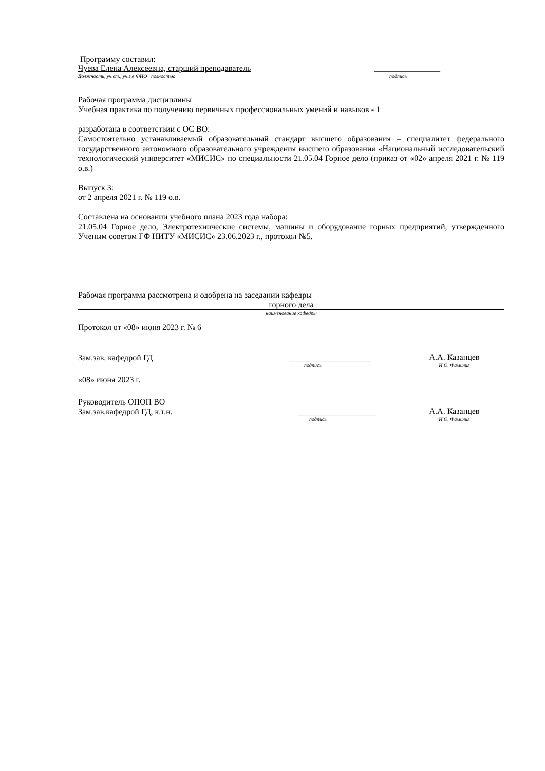Программу составил:
Чуева Елена Алексеевна, старший преподаватель ________________
Должность, уч.ст., уч.з,в ФИО полностью подпись
Рабочая программа дисциплины
Учебная практика по получению первичных профессиональных умений и навыков - 1
разработана в соответствии с ОС ВО:
Самостоятельно устанавливаемый образовательный стандарт высшего образования – специалитет федерального государственного автономного образовательного учреждения высшего образования «Национальный исследовательский технологический университет «МИСИС» по специальности 21.05.04 Горное дело (приказ от «02» апреля 2021 г. № 119 о.в.)
Выпуск 3:
от 2 апреля 2021 г. № 119 о.в.
Составлена на основании учебного плана 2023 года набора:
21.05.04 Горное дело, Электротехнические системы, машины и оборудование горных предприятий, утвержденного Ученым советом ГФ НИТУ «МИСИС» 23.06.2023 г., протокол №5.
Рабочая программа рассмотрена и одобрена на заседании кафедры
горного дела
наименование кафедры
Протокол от «08» июня 2023 г. № 6
Зам.зав. кафедрой ГД ____________________ А.А. Казанцев
подпись И.О. Фамилия
«08» июня 2023 г.
Руководитель ОПОП ВО
Зам.зав.кафедрой ГД, к.т.н. ___________________ А.А. Казанцев
подпись И.О. Фамилия